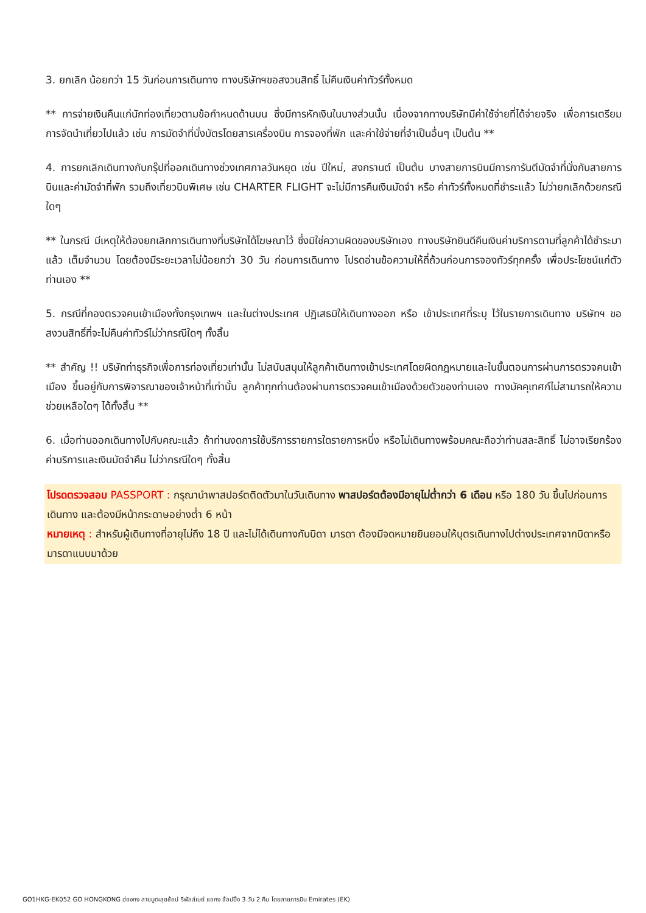3. ยกเลิก น้อยกว่า 15 วันก่อนการเดินทาง ทางบริษัทฯขอสงวนสิทธิ์ ไม่คืนเงินค่าทัวร์ทั้งหมด
** การจ่ายเงินคืนแก่นักท่องเที่ยวตามข้อกำหนดด้านบน ซึ่งมีการหักเงินในบางส่วนนั้น เนื่องจากทางบริษัทมีค่าใช้จ่ายที่ได้จ่ายจริง เพื่อการเตรียมการจัดนำเที่ยวไปแล้ว เช่น การมัดจำที่นั่งบัตรโดยสารเครื่องบิน การจองที่พัก และค่าใช้จ่ายที่จำเป็นอื่นๆ เป็นต้น **
4. การยกเลิกเดินทางกับกรุ๊ปที่ออกเดินทางช่วงเทศกาลวันหยุด เช่น ปีใหม่, สงกรานต์ เป็นต้น บางสายการบินมีการการันตีมัดจำที่นั่งกับสายการบินและค่ามัดจำที่พัก รวมถึงเที่ยวบินพิเศษ เช่น CHARTER FLIGHT จะไม่มีการคืนเงินมัดจำ หรือ ค่าทัวร์ทั้งหมดที่ชำระแล้ว ไม่ว่ายกเลิกด้วยกรณีใดๆ
** ในกรณี มีเหตุให้ต้องยกเลิกการเดินทางที่บริษัทได้โฆษณาไว้ ซึ่งมิใช่ความผิดของบริษัทเอง ทางบริษัทยินดีคืนเงินค่าบริการตามที่ลูกค้าได้ชำระมาแล้ว เต็มจำนวน โดยต้องมีระยะเวลาไม่น้อยกว่า 30 วัน ก่อนการเดินทาง โปรดอ่านข้อความให้ถี่ถ้วนก่อนการจองทัวร์ทุกครั้ง เพื่อประโยชน์แก่ตัวท่านเอง **
5. กรณีที่กองตรวจคนเข้าเมืองทั้งกรุงเทพฯ และในต่างประเทศ ปฏิเสธมิให้เดินทางออก หรือ เข้าประเทศที่ระบุ ไว้ในรายการเดินทาง บริษัทฯ ขอสงวนสิทธิ์ที่จะไม่คืนค่าทัวร์ไม่ว่ากรณีใดๆ ทั้งสิ้น
** สำคัญ !! บริษัทท่าธุรกิจเพื่อการท่องเที่ยวเท่านั้น ไม่สนับสนุนให้ลูกค้าเดินทางเข้าประเทศโดยผิดกฎหมายและในขั้นตอนการผ่านการตรวจคนเข้าเมือง ขึ้นอยู่กับการพิจารณาของเจ้าหน้าที่เท่านั้น ลูกค้าทุกท่านต้องผ่านการตรวจคนเข้าเมืองด้วยตัวของท่านเอง ทางมัคคุเทศก์ไม่สามารถให้ความช่วยเหลือใดๆ ได้ทั้งสิ้น **
6. เมื่อท่านออกเดินทางไปกับคณะแล้ว ถ้าท่านงดการใช้บริการรายการใดรายการหนึ่ง หรือไม่เดินทางพร้อมคณะถือว่าท่านสละสิทธิ์ ไม่อาจเรียกร้องค่าบริการและเงินมัดจำคืน ไม่ว่ากรณีใดๆ ทั้งสิ้น
โปรดตรวจสอบ PASSPORT : กรุณานำพาสปอร์ตติดตัวมาในวันเดินทาง พาสปอร์ตต้องมีอายุไม่ต่ำกว่า 6 เดือน หรือ 180 วัน ขึ้นไปก่อนการเดินทาง และต้องมีหน้ากระดาษอย่างต่ำ 6 หน้า
หมายเหตุ : สำหรับผู้เดินทางที่อายุไม่ถึง 18 ปี และไม่ได้เดินทางกับบิดา มารดา ต้องมีจดหมายยินยอมให้บุตรเดินทางไปต่างประเทศจากบิดาหรือมารดาแนบมาด้วย
GO1HKG-EK052 GO HONGKONG ฮ่องกง สายมูตะลุยช้อป รีพัลส์เบย์ แชกง ช้อปปิ้ง 3 วัน 2 คืน โดยสายการบิน Emirates (EK)